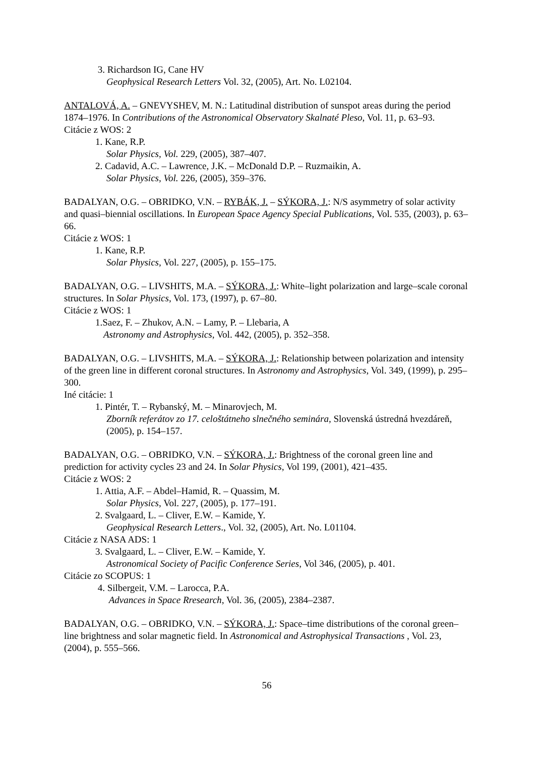3. Richardson IG, Cane HV
Geophysical Research Letters Vol. 32, (2005), Art. No. L02104.
ANTALOVÁ, A. – GNEVYSHEV, M. N.: Latitudinal distribution of sunspot areas during the period 1874–1976. In Contributions of the Astronomical Observatory Skalnaté Pleso, Vol. 11, p. 63–93.
Citácie z WOS: 2
1. Kane, R.P.
Solar Physics, Vol. 229, (2005), 387–407.
2. Cadavid, A.C. – Lawrence, J.K. – McDonald D.P. – Ruzmaikin, A.
Solar Physics, Vol. 226, (2005), 359–376.
BADALYAN, O.G. – OBRIDKO, V.N. – RYBÁK, J. – SÝKORA, J.: N/S asymmetry of solar activity and quasi–biennial oscillations. In European Space Agency Special Publications, Vol. 535, (2003), p. 63–66.
Citácie z WOS: 1
1. Kane, R.P.
Solar Physics, Vol. 227, (2005), p. 155–175.
BADALYAN, O.G. – LIVSHITS, M.A. – SÝKORA, J.: White–light polarization and large–scale coronal structures. In Solar Physics, Vol. 173, (1997), p. 67–80.
Citácie z WOS: 1
1.Saez, F. – Zhukov, A.N. – Lamy, P. – Llebaria, A
Astronomy and Astrophysics, Vol. 442, (2005), p. 352–358.
BADALYAN, O.G. – LIVSHITS, M.A. – SÝKORA, J.: Relationship between polarization and intensity of the green line in different coronal structures. In Astronomy and Astrophysics, Vol. 349, (1999), p. 295–300.
Iné citácie: 1
1. Pintér, T. – Rybanský, M. – Minarovjech, M.
Zborník referátov zo 17. celoštátneho slnečného seminára, Slovenská ústredná hvezdáreň, (2005), p. 154–157.
BADALYAN, O.G. – OBRIDKO, V.N. – SÝKORA, J.: Brightness of the coronal green line and prediction for activity cycles 23 and 24. In Solar Physics, Vol 199, (2001), 421–435.
Citácie z WOS: 2
1. Attia, A.F. – Abdel–Hamid, R. – Quassim, M.
Solar Physics, Vol. 227, (2005), p. 177–191.
2. Svalgaard, L. – Cliver, E.W. – Kamide, Y.
Geophysical Research Letters., Vol. 32, (2005), Art. No. L01104.
Citácie z NASA ADS: 1
3. Svalgaard, L. – Cliver, E.W. – Kamide, Y.
Astronomical Society of Pacific Conference Series, Vol 346, (2005), p. 401.
Citácie zo SCOPUS: 1
4. Silbergeit, V.M. – Larocca, P.A.
Advances in Space Rresearch, Vol. 36, (2005), 2384–2387.
BADALYAN, O.G. – OBRIDKO, V.N. – SÝKORA, J.: Space–time distributions of the coronal green–line brightness and solar magnetic field. In Astronomical and Astrophysical Transactions , Vol. 23, (2004), p. 555–566.
56